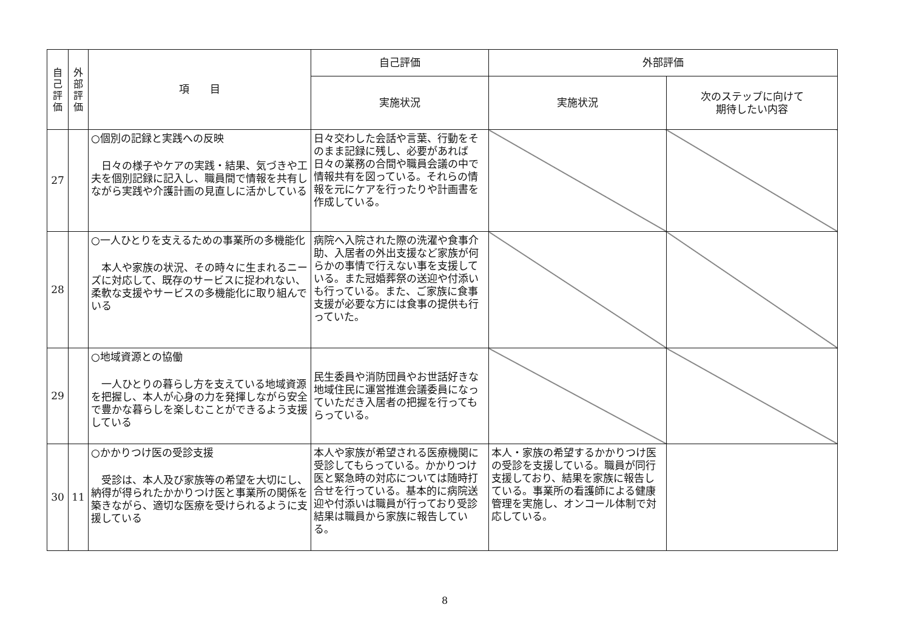| 自 己 評 価 | 外 部 評 価 | 項 目 | 自己評価 | 外部評価 | |
| --- | --- | --- | --- | --- | --- |
| | | | 実施状況 | 実施状況 | 次のステップに向けて 期待したい内容 |
| 27 | | ○個別の記録と実践への反映 日々の様子やケアの実践・結果、気づきや工夫を個別記録に記入し、職員間で情報を共有しながら実践や介護計画の見直しに活かしている | 日々交わした会話や言葉、行動をそのまま記録に残し、必要があれば日々の業務の合間や職員会議の中で情報共有を図っている。それらの情報を元にケアを行ったりや計画書を作成している。 | | |
| 28 | | ○一人ひとりを支えるための事業所の多機能化 本人や家族の状況、その時々に生まれるニーズに対応して、既存のサービスに捉われない、柔軟な支援やサービスの多機能化に取り組んでいる | 病院へ入院された際の洗濯や食事介助、入居者の外出支援など家族が何らかの事情で行えない事を支援している。また冠婚葬祭の送迎や付添いも行っている。また、ご家族に食事支援が必要な方には食事の提供も行っていた。 | | |
| 29 | | ○地域資源との協働 一人ひとりの暮らし方を支えている地域資源を把握し、本人が心身の力を発揮しながら安全で豊かな暮らしを楽しむことができるよう支援している | 民生委員や消防団員やお世話好きな地域住民に運営推進会議委員になっていただき入居者の把握を行ってもらっている。 | | |
| 30 | 11 | ○かかりつけ医の受診支援 受診は、本人及び家族等の希望を大切にし、納得が得られたかかりつけ医と事業所の関係を築きながら、適切な医療を受けられるように支援している | 本人や家族が希望される医療機関に受診してもらっている。かかりつけ医と緊急時の対応については随時打合せを行っている。基本的に病院送迎や付添いは職員が行っており受診結果は職員から家族に報告している。 | 本人・家族の希望するかかりつけ医の受診を支援している。職員が同行支援しており、結果を家族に報告している。事業所の看護師による健康管理を実施し、オンコール体制で対応している。 | |
8